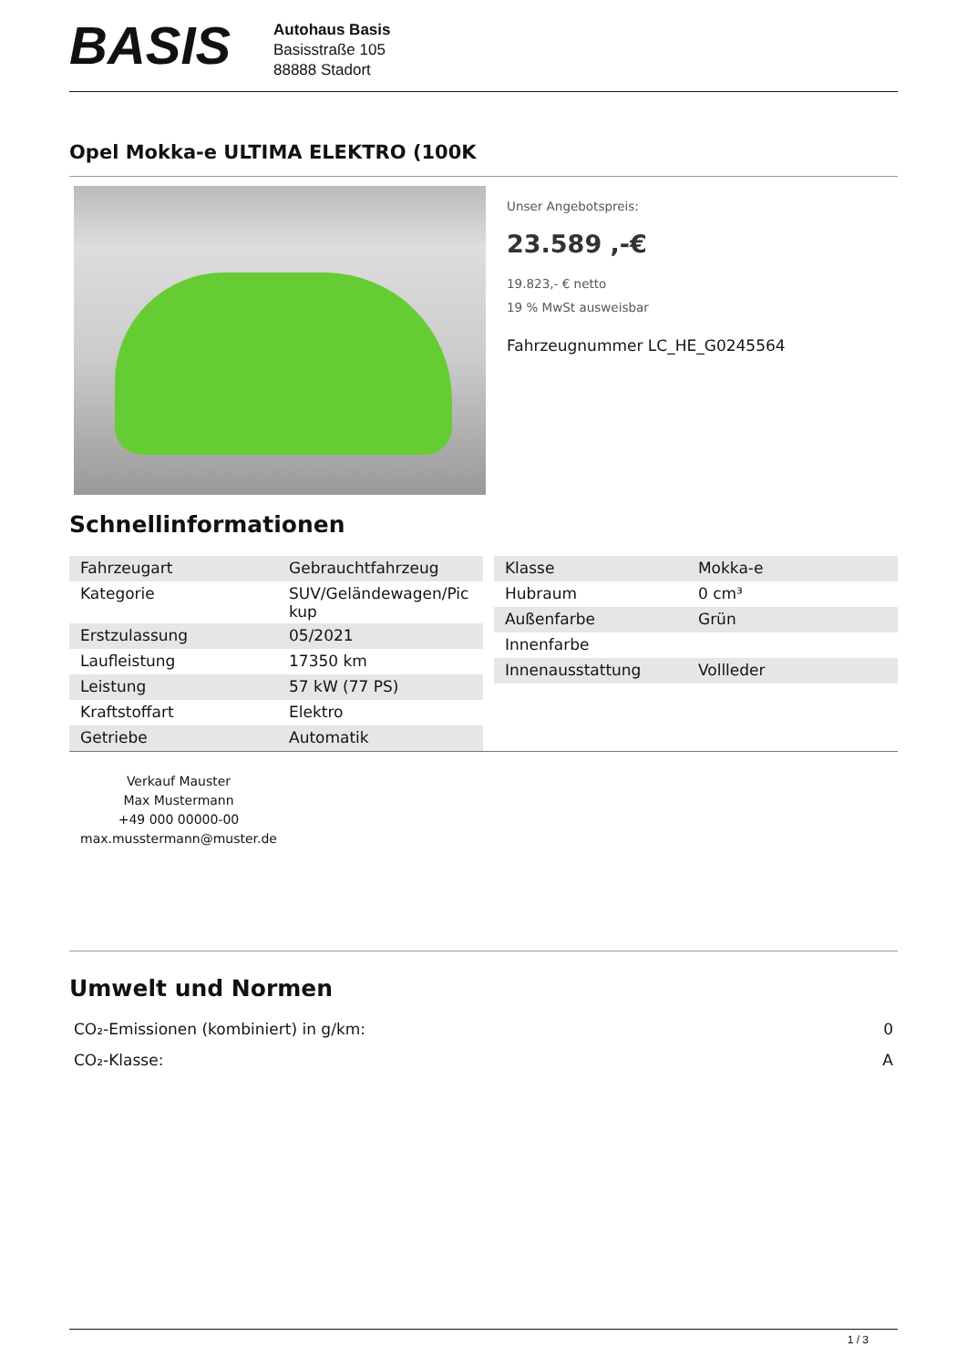BASIS
Autohaus Basis
Basisstraße 105
88888 Stadort
Opel Mokka-e ULTIMA ELEKTRO (100K
Unser Angebotspreis:
23.589 ,-€
19.823,- € netto
19 % MwSt ausweisbar
Fahrzeugnummer LC_HE_G0245564
Schnellinformationen
| Fahrzeugart | Gebrauchtfahrzeug |
| Kategorie | SUV/Geländewagen/Pic kup |
| Erstzulassung | 05/2021 |
| Laufleistung | 17350 km |
| Leistung | 57 kW (77 PS) |
| Kraftstoffart | Elektro |
| Getriebe | Automatik |
| Klasse | Mokka-e |
| Hubraum | 0 cm³ |
| Außenfarbe | Grün |
| Innenfarbe | |
| Innenausstattung | Vollleder |
Verkauf Mauster
Max Mustermann
+49 000 00000-00
max.musstermann@muster.de
Umwelt und Normen
CO₂-Emissionen (kombiniert) in g/km: 0
CO₂-Klasse: A
1 / 3